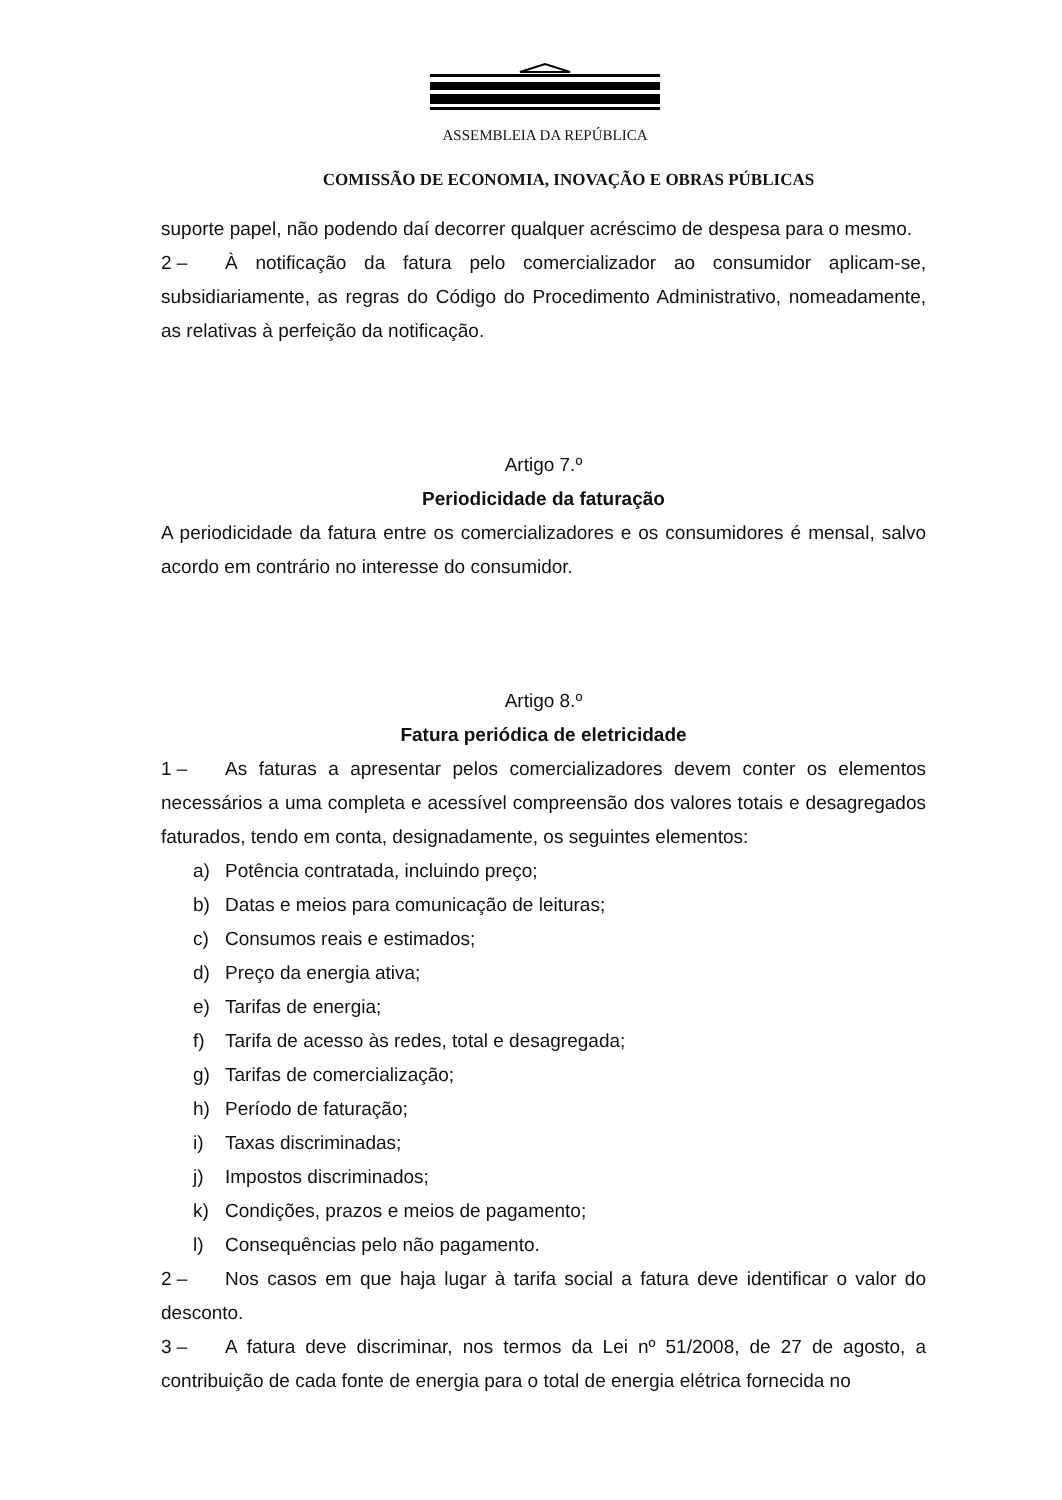ASSEMBLEIA DA REPÚBLICA
COMISSÃO DE ECONOMIA, INOVAÇÃO E OBRAS PÚBLICAS
suporte papel, não podendo daí decorrer qualquer acréscimo de despesa para o mesmo.
2 – À notificação da fatura pelo comercializador ao consumidor aplicam-se, subsidiariamente, as regras do Código do Procedimento Administrativo, nomeadamente, as relativas à perfeição da notificação.
Artigo 7.º
Periodicidade da faturação
A periodicidade da fatura entre os comercializadores e os consumidores é mensal, salvo acordo em contrário no interesse do consumidor.
Artigo 8.º
Fatura periódica de eletricidade
1 – As faturas a apresentar pelos comercializadores devem conter os elementos necessários a uma completa e acessível compreensão dos valores totais e desagregados faturados, tendo em conta, designadamente, os seguintes elementos:
a) Potência contratada, incluindo preço;
b) Datas e meios para comunicação de leituras;
c) Consumos reais e estimados;
d) Preço da energia ativa;
e) Tarifas de energia;
f) Tarifa de acesso às redes, total e desagregada;
g) Tarifas de comercialização;
h) Período de faturação;
i) Taxas discriminadas;
j) Impostos discriminados;
k) Condições, prazos e meios de pagamento;
l) Consequências pelo não pagamento.
2 – Nos casos em que haja lugar à tarifa social a fatura deve identificar o valor do desconto.
3 – A fatura deve discriminar, nos termos da Lei nº 51/2008, de 27 de agosto, a contribuição de cada fonte de energia para o total de energia elétrica fornecida no